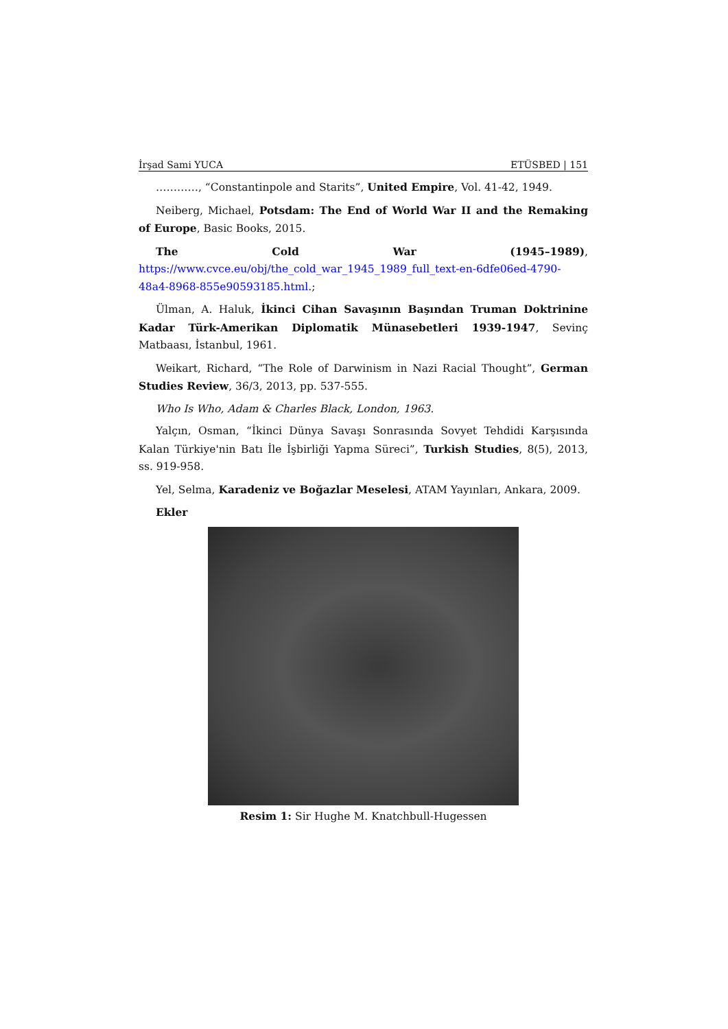İrşad Sami YUCA ETÜSBED | 151
…………, “Constantinpole and Starits”, United Empire, Vol. 41-42, 1949.
Neiberg, Michael, Potsdam: The End of World War II and the Remaking of Europe, Basic Books, 2015.
The Cold War (1945–1989), https://www.cvce.eu/obj/the_cold_war_1945_1989_full_text-en-6dfe06ed-4790-48a4-8968-855e90593185.html.;
Ülman, A. Haluk, İkinci Cihan Savaşının Başından Truman Doktrinine Kadar Türk-Amerikan Diplomatik Münasebetleri 1939-1947, Sevinç Matbaası, İstanbul, 1961.
Weikart, Richard, “The Role of Darwinism in Nazi Racial Thought”, German Studies Review, 36/3, 2013, pp. 537-555.
Who Is Who, Adam & Charles Black, London, 1963.
Yalçın, Osman, “İkinci Dünya Savaşı Sonrasında Sovyet Tehdidi Karşısında Kalan Türkiye'nin Batı İle İşbirliği Yapma Süreci”, Turkish Studies, 8(5), 2013, ss. 919-958.
Yel, Selma, Karadeniz ve Boğazlar Meselesi, ATAM Yayınları, Ankara, 2009.
Ekler
Resim 1: Sir Hughe M. Knatchbull-Hugessen